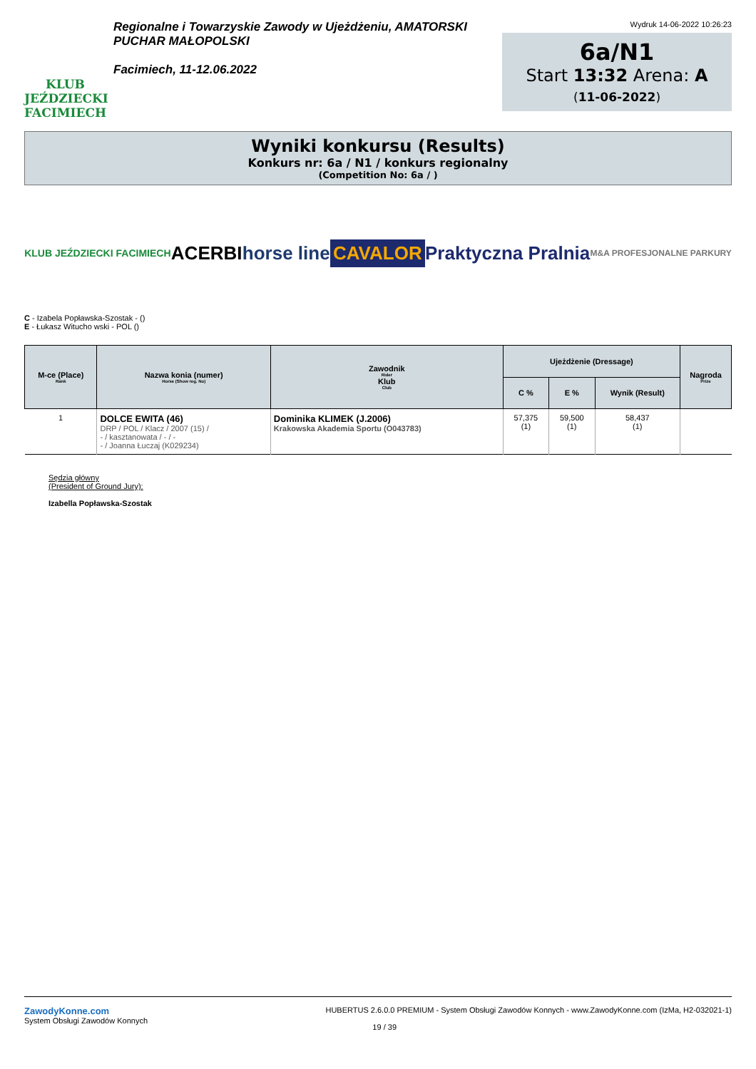KLUB JEŹDZIECKI FACIMIECH
Regionalne i Towarzyskie Zawody w Ujeżdżeniu, AMATORSKI
PUCHAR MAŁOPOLSKI
Facimiech, 11-12.06.2022
Wydruk 14-06-2022 10:26:23
6a/N1
Start 13:32 Arena: A
(11-06-2022)
Wyniki konkursu (Results)
Konkurs nr: 6a / N1 / konkurs regionalny
(Competition No: 6a / )
KLUB JEŹDZIECKI FACIMIECH ACERBI horse line CAVALOR Praktyczna Pralnia M&A PROFESJONALNE PARKURY
C - Izabela Popławska-Szostak - ()
E - Łukasz Witucho wski - POL ()
| M-ce (Place) Rank | Nazwa konia (numer) Horse (Show reg. No) | Zawodnik Rider Klub Club | Ujeżdżenie (Dressage) | | | Nagroda Prize |
| --- | --- | --- | --- | --- | --- | --- |
| | | | C % | E % | Wynik (Result) | |
| 1 | DOLCE EWITA (46) DRP / POL / Klacz / 2007 (15) / - / kasztanowata / - / - - / Joanna Łuczaj (K029234) | Dominika KLIMEK (J.2006) Krakowska Akademia Sportu (O043783) | 57,375 (1) | 59,500 (1) | 58,437 (1) | |
Sędzia główny
(President of Ground Jury):
Izabella Popławska-Szostak
ZawodyKonne.com
System Obsługi Zawodów Konnych
HUBERTUS 2.6.0.0 PREMIUM - System Obsługi Zawodów Konnych - www.ZawodyKonne.com (IzMa, H2-032021-1)
19 / 39